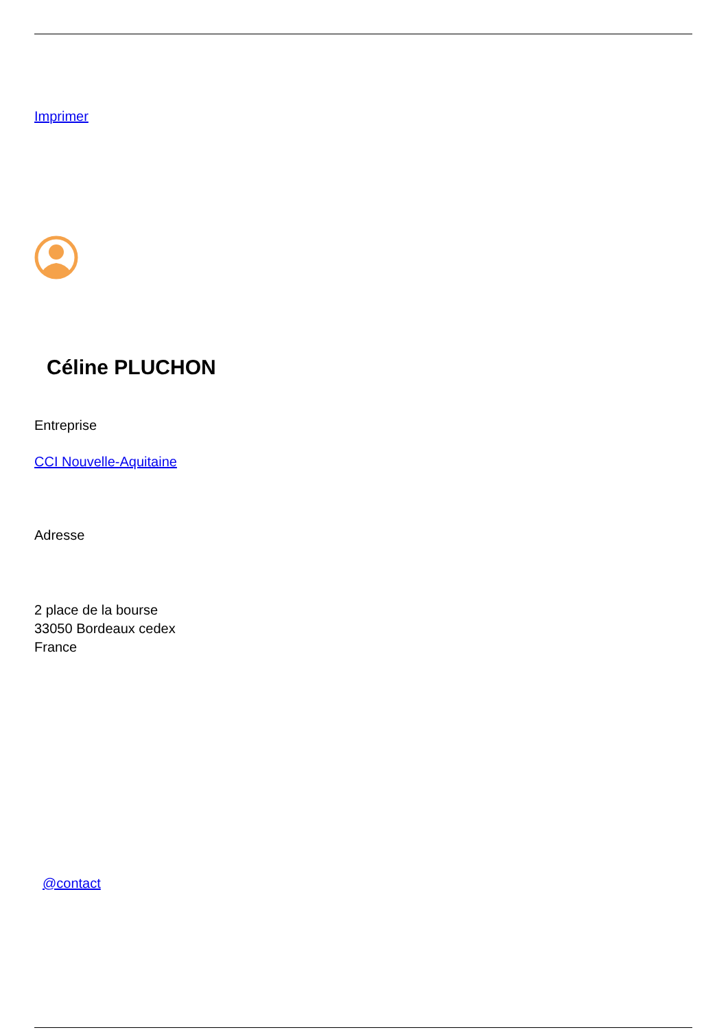Imprimer
Céline PLUCHON
Entreprise
CCI Nouvelle-Aquitaine
Adresse
2 place de la bourse
33050 Bordeaux cedex
France
@contact